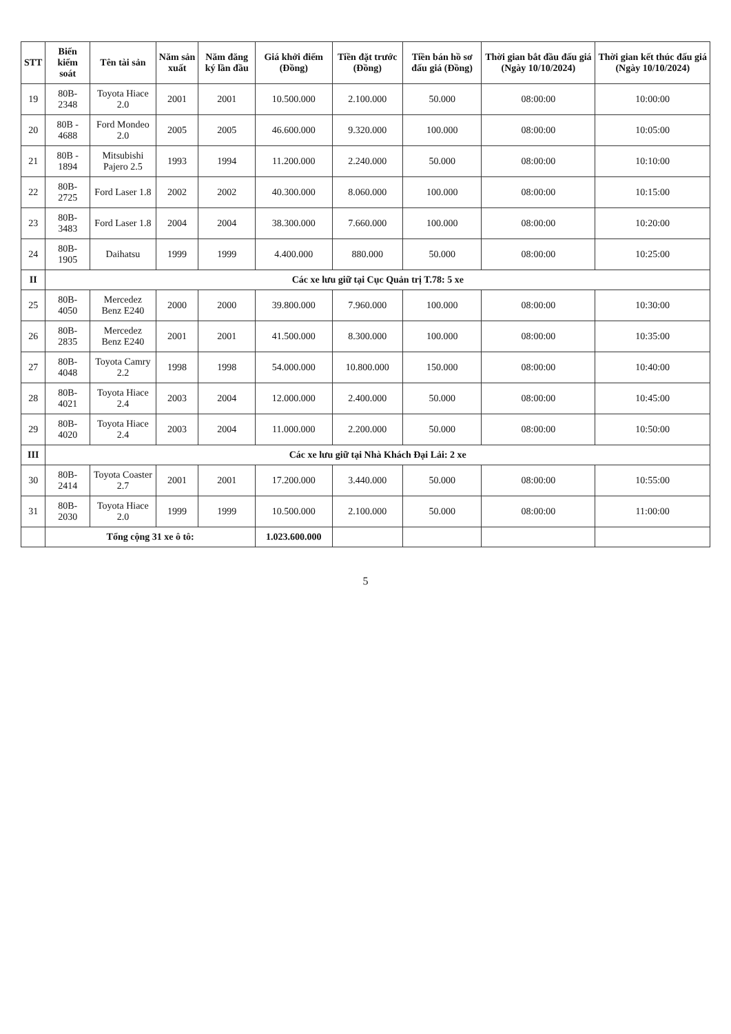| STT | Biển kiểm soát | Tên tài sản | Năm sản xuất | Năm đăng ký lần đầu | Giá khởi điểm (Đồng) | Tiền đặt trước (Đồng) | Tiền bán hồ sơ đấu giá (Đồng) | Thời gian bắt đầu đấu giá (Ngày 10/10/2024) | Thời gian kết thúc đấu giá (Ngày 10/10/2024) |
| --- | --- | --- | --- | --- | --- | --- | --- | --- | --- |
| 19 | 80B-2348 | Toyota Hiace 2.0 | 2001 | 2001 | 10.500.000 | 2.100.000 | 50.000 | 08:00:00 | 10:00:00 |
| 20 | 80B - 4688 | Ford Mondeo 2.0 | 2005 | 2005 | 46.600.000 | 9.320.000 | 100.000 | 08:00:00 | 10:05:00 |
| 21 | 80B - 1894 | Mitsubishi Pajero 2.5 | 1993 | 1994 | 11.200.000 | 2.240.000 | 50.000 | 08:00:00 | 10:10:00 |
| 22 | 80B-2725 | Ford Laser 1.8 | 2002 | 2002 | 40.300.000 | 8.060.000 | 100.000 | 08:00:00 | 10:15:00 |
| 23 | 80B-3483 | Ford Laser 1.8 | 2004 | 2004 | 38.300.000 | 7.660.000 | 100.000 | 08:00:00 | 10:20:00 |
| 24 | 80B-1905 | Daihatsu | 1999 | 1999 | 4.400.000 | 880.000 | 50.000 | 08:00:00 | 10:25:00 |
| II | Các xe lưu giữ tại Cục Quản trị T.78: 5 xe | | | | | | | | |
| 25 | 80B-4050 | Mercedez Benz E240 | 2000 | 2000 | 39.800.000 | 7.960.000 | 100.000 | 08:00:00 | 10:30:00 |
| 26 | 80B-2835 | Mercedez Benz E240 | 2001 | 2001 | 41.500.000 | 8.300.000 | 100.000 | 08:00:00 | 10:35:00 |
| 27 | 80B-4048 | Toyota Camry 2.2 | 1998 | 1998 | 54.000.000 | 10.800.000 | 150.000 | 08:00:00 | 10:40:00 |
| 28 | 80B-4021 | Toyota Hiace 2.4 | 2003 | 2004 | 12.000.000 | 2.400.000 | 50.000 | 08:00:00 | 10:45:00 |
| 29 | 80B-4020 | Toyota Hiace 2.4 | 2003 | 2004 | 11.000.000 | 2.200.000 | 50.000 | 08:00:00 | 10:50:00 |
| III | Các xe lưu giữ tại Nhà Khách Đại Lải: 2 xe | | | | | | | | |
| 30 | 80B-2414 | Toyota Coaster 2.7 | 2001 | 2001 | 17.200.000 | 3.440.000 | 50.000 | 08:00:00 | 10:55:00 |
| 31 | 80B-2030 | Toyota Hiace 2.0 | 1999 | 1999 | 10.500.000 | 2.100.000 | 50.000 | 08:00:00 | 11:00:00 |
| | Tổng cộng 31 xe ô tô: | | | | 1.023.600.000 | | | | |
5